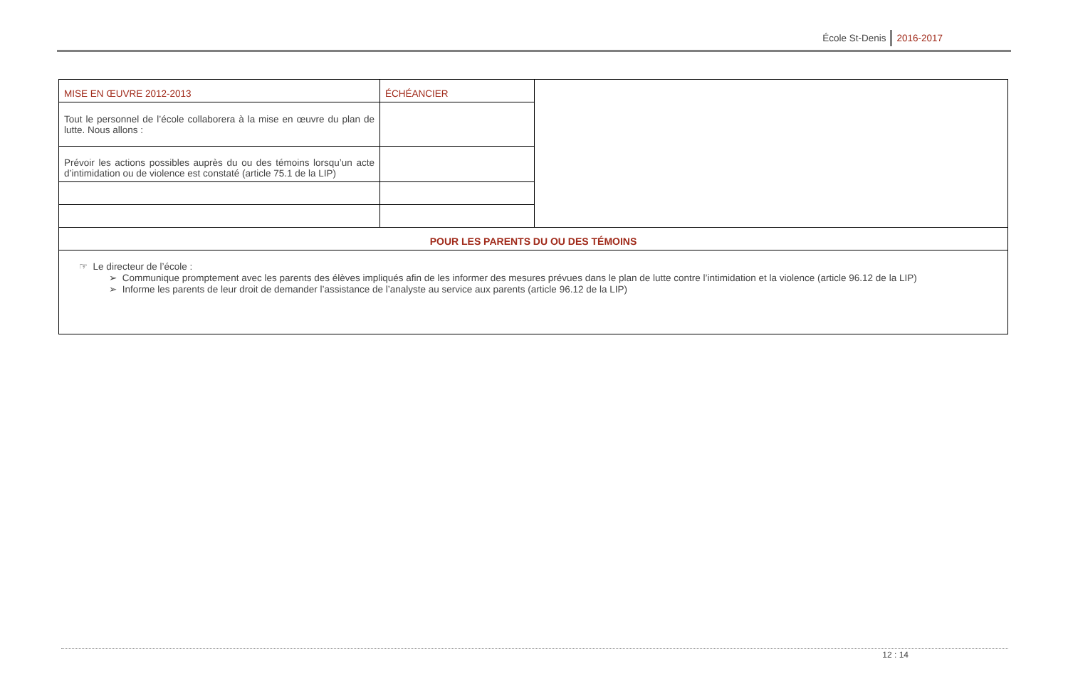École St-Denis 2016-2017
| MISE EN ŒUVRE 2012-2013 | ÉCHÉANCIER | |
| Tout le personnel de l’école collaborera à la mise en œuvre du plan de lutte. Nous allons : | | |
| Prévoir les actions possibles auprès du ou des témoins lorsqu’un acte d’intimidation ou de violence est constaté (article 75.1 de la LIP) | | |
| POUR LES PARENTS DU OU DES TÉMOINS | | |
| ☞ Le directeur de l’école : ➢ Communique promptement avec les parents des élèves impliqués afin de les informer des mesures prévues dans le plan de lutte contre l’intimidation et la violence (article 96.12 de la LIP) ➢ Informe les parents de leur droit de demander l’assistance de l’analyste au service aux parents (article 96.12 de la LIP) | | |
12 : 14